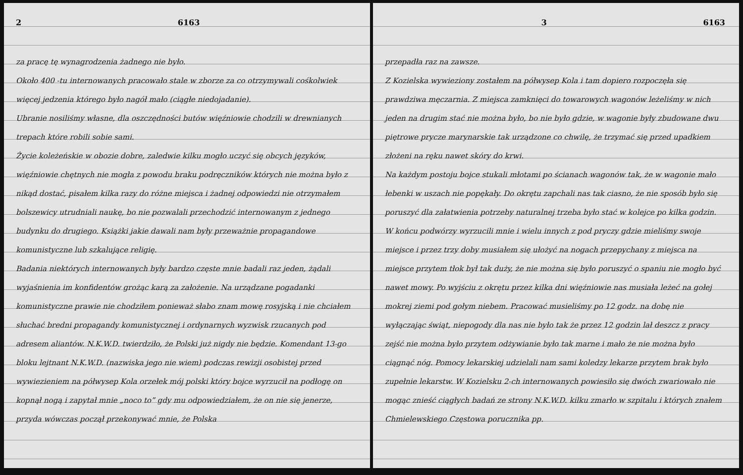2 6163
za pracę tę wynagrodzenia żadnego nie było.
Około 400 ‑tu internowanych pracowało stale w zborze za co otrzymywali cośkolwiek więcej jedzenia którego było nagół mało (ciągłe niedojadanie).
Ubranie nosiliśmy własne, dla oszczędności butów więźniowie chodzili w drewnianych trepach które robili sobie sami.
Życie koleżeńskie w obozie dobre, zaledwie kilku mogło uczyć się obcych języków, więźniowie chętnych nie mogła z powodu braku podręczników których nie można było z nikąd dostać, pisałem kilka razy do różne miejsca i żadnej odpowiedzi nie otrzymałem bolszewicy utrudniali naukę, bo nie pozwalali przechodzić internowanym z jednego budynku do drugiego. Książki jakie dawali nam były przeważnie propagandowe komunistyczne lub szkalujące religię.
Badania niektórych internowanych były bardzo częste mnie badali raz jeden, żądali wyjaśnienia im konfidentów grożąc karą za założenie. Na urządzane pogadanki komunistyczne prawie nie chodziłem ponieważ słabo znam mowę rosyjską i nie chciałem słuchać bredni propagandy komunistycznej i ordynarnych wyzwisk rzucanych pod adresem aliantów. N.K.W.D. twierdziło, że Polski już nigdy nie będzie. Komendant 13‑go bloku lejtnant N.K.W.D. (nazwiska jego nie wiem) podczas rewizji osobistej przed wywiezieniem na półwysep Kola orzełek mój polski który bojce wyrzucił na podłogę on kopnął nogą i zapytał mnie „noco to” gdy mu odpowiedziałem, że on nie się jenerze, przyda wówczas począł przekonywać mnie, że Polska
3 6163
przepadła raz na zawsze.
Z Kozielska wywieziony zostałem na półwysep Kola i tam dopiero rozpoczęła się prawdziwa męczarnia. Z miejsca zamknięci do towarowych wagonów leżeliśmy w nich jeden na drugim stać nie można było, bo nie było gdzie, w wagonie były zbudowane dwu piętrowe prycze marynarskie tak urządzone co chwilę, że trzymać się przed upadkiem złożeni na ręku nawet skóry do krwi.
Na każdym postoju bojce stukali młotami po ścianach wagonów tak, że w wagonie mało łebenki w uszach nie popękały. Do okrętu zapchali nas tak ciasno, że nie sposób było się poruszyć dla załatwienia potrzeby naturalnej trzeba było stać w kolejce po kilka godzin. W końcu podwórzy wyrzucili mnie i wielu innych z pod pryczy gdzie mieliśmy swoje miejsce i przez trzy doby musiałem się ułożyć na nogach przepychany z miejsca na miejsce przytem tłok był tak duży, że nie można się było poruszyć o spaniu nie mogło być nawet mowy. Po wyjściu z okrętu przez kilka dni więźniowie nas musiała leżeć na gołej mokrej ziemi pod gołym niebem. Pracować musieliśmy po 12 godz. na dobę nie wyłączając świąt, niepogody dla nas nie było tak że przez 12 godzin lał deszcz z pracy zejść nie można było przytem odżywianie było tak marne i mało że nie można było ciągnąć nóg. Pomocy lekarskiej udzielali nam sami koledzy lekarze przytem brak było zupełnie lekarstw. W Kozielsku 2‑ch internowanych powiesiło się dwóch zwariowało nie mogąc znieść ciągłych badań ze strony N.K.W.D. kilku zmarło w szpitalu i których znałem Chmielewskiego Częstowa porucznika pp.